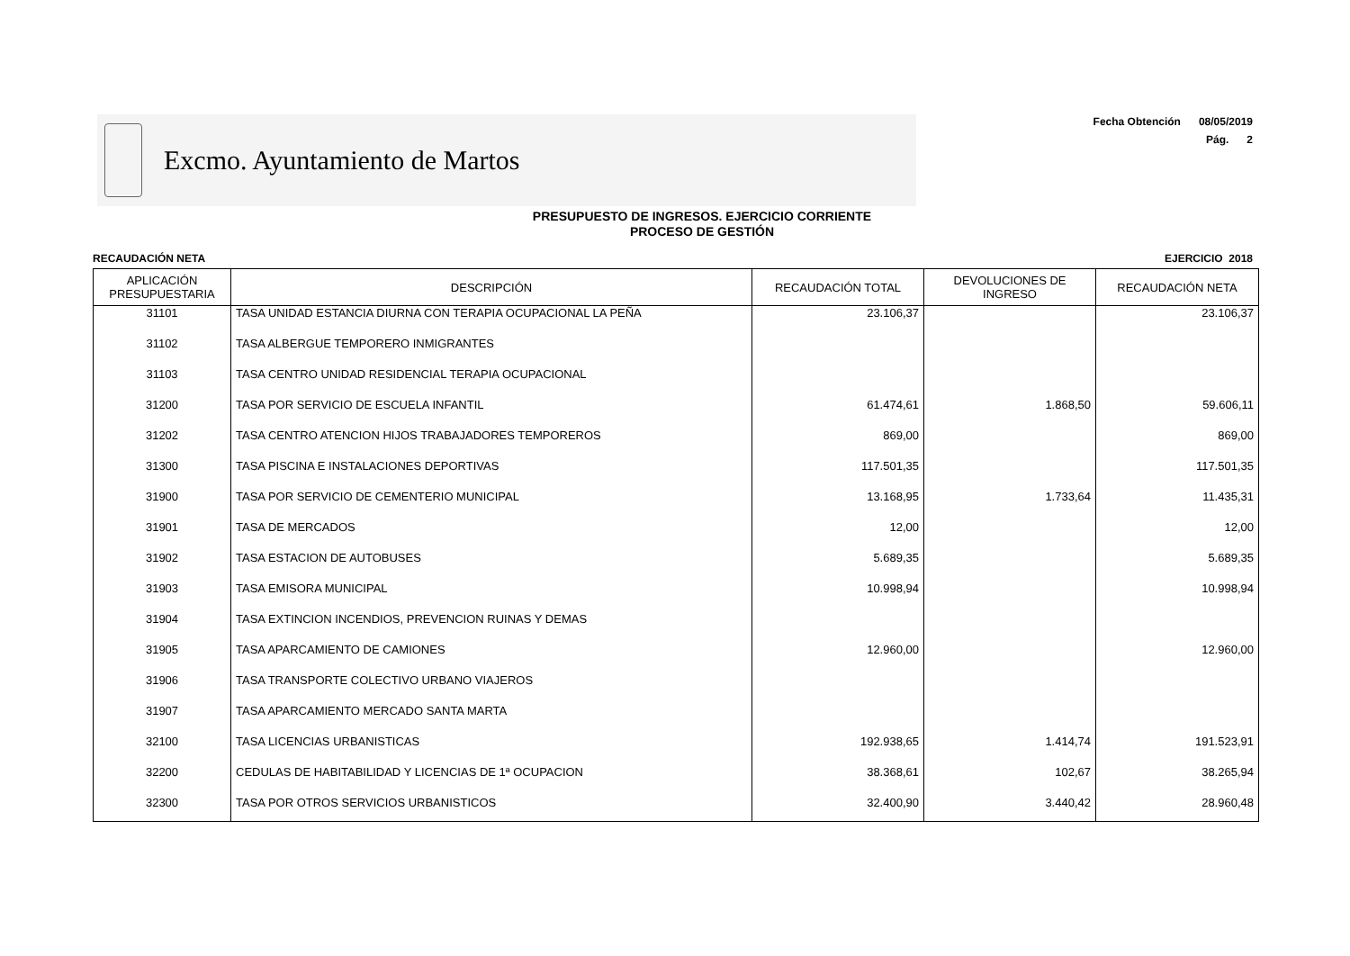Excmo. Ayuntamiento de Martos
Fecha Obtención 08/05/2019
Pág. 2
PRESUPUESTO DE INGRESOS. EJERCICIO CORRIENTE
PROCESO DE GESTIÓN
RECAUDACIÓN NETA EJERCICIO 2018
| APLICACIÓN PRESUPUESTARIA | DESCRIPCIÓN | RECAUDACIÓN TOTAL | DEVOLUCIONES DE INGRESO | RECAUDACIÓN NETA |
| --- | --- | --- | --- | --- |
| 31101 | TASA UNIDAD ESTANCIA DIURNA CON TERAPIA OCUPACIONAL LA PEÑA | 23.106,37 | | 23.106,37 |
| 31102 | TASA ALBERGUE TEMPORERO INMIGRANTES | | | |
| 31103 | TASA CENTRO UNIDAD RESIDENCIAL TERAPIA OCUPACIONAL | | | |
| 31200 | TASA POR SERVICIO DE ESCUELA INFANTIL | 61.474,61 | 1.868,50 | 59.606,11 |
| 31202 | TASA CENTRO ATENCION HIJOS TRABAJADORES TEMPOREROS | 869,00 | | 869,00 |
| 31300 | TASA PISCINA E INSTALACIONES DEPORTIVAS | 117.501,35 | | 117.501,35 |
| 31900 | TASA POR SERVICIO DE CEMENTERIO MUNICIPAL | 13.168,95 | 1.733,64 | 11.435,31 |
| 31901 | TASA DE MERCADOS | 12,00 | | 12,00 |
| 31902 | TASA ESTACION DE AUTOBUSES | 5.689,35 | | 5.689,35 |
| 31903 | TASA EMISORA MUNICIPAL | 10.998,94 | | 10.998,94 |
| 31904 | TASA EXTINCION INCENDIOS, PREVENCION RUINAS Y DEMAS | | | |
| 31905 | TASA APARCAMIENTO DE CAMIONES | 12.960,00 | | 12.960,00 |
| 31906 | TASA TRANSPORTE COLECTIVO URBANO VIAJEROS | | | |
| 31907 | TASA APARCAMIENTO MERCADO SANTA MARTA | | | |
| 32100 | TASA LICENCIAS URBANISTICAS | 192.938,65 | 1.414,74 | 191.523,91 |
| 32200 | CEDULAS DE HABITABILIDAD Y LICENCIAS DE 1ª OCUPACION | 38.368,61 | 102,67 | 38.265,94 |
| 32300 | TASA POR OTROS SERVICIOS URBANISTICOS | 32.400,90 | 3.440,42 | 28.960,48 |